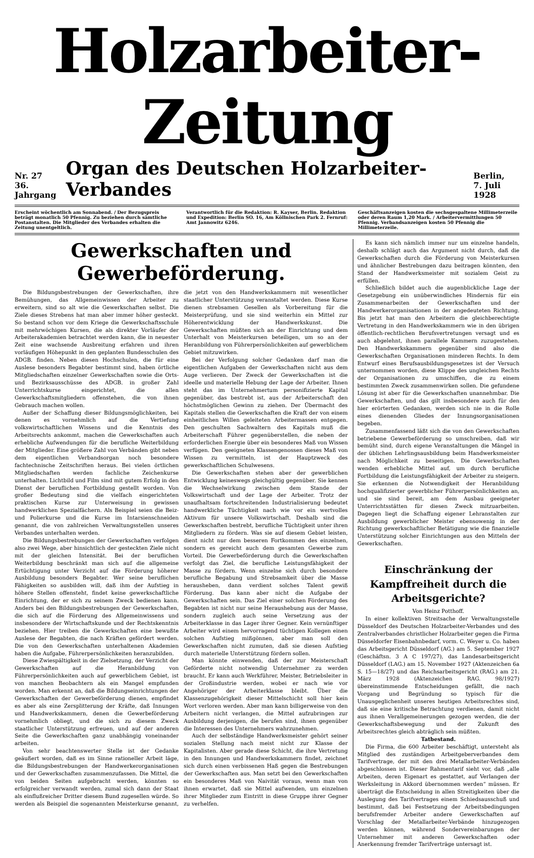Holzarbeiter-Zeitung
Nr. 27
36. Jahrgang
Organ des Deutschen Holzarbeiter-Verbandes
Berlin,
7. Juli 1928
Erscheint wöchentlich am Sonnabend. / Der Bezugspreis beträgt monatlich 50 Pfennig. Zu beziehen durch sämtliche Postanstalten. Die Mitglieder des Verbandes erhalten die Zeitung unentgeltlich.
Verantwortlich für die Redaktion: R. Kayser, Berlin. Redaktion und Expedition: Berlin SO. 16, Am Köllnischen Park 2. Fernruf: Amt Jannowitz 6246.
Geschäftsanzeigen kosten die sechsgespaltene Millimeterzeile oder deren Raum 1,20 Mark. / Arbeitervermittlungen 50 Pfennig. Verbandsanzeigen kosten 50 Pfennig die Millimeterzeile.
Gewerkschaften und Gewerbeförderung.
Die Bildungsbestrebungen der Gewerkschaften, ihre Bemühungen, das Allgemeinwissen der Arbeiter zu erweitern, sind so alt wie die Gewerkschaften selbst. Die Ziele dieses Strebens hat man aber immer höher gesteckt. So bestand schon vor dem Kriege die Gewerkschaftsschule mit mehrwöchigen Kursen, die als direkter Vorläufer der Arbeiterakademien betrachtet werden kann, die in neuester Zeit eine wachsende Ausbreitung erfahren und ihren vorläufigen Höhepunkt in den geplanten Bundesschulen des ADGB. finden. Neben diesen Hochschulen, die für eine Auslese besonders Begabter bestimmt sind, haben örtliche Mitgliedschaften einzelner Gewerkschaften sowie die Orts- und Bezirksausschüsse des ADGB. in großer Zahl Unterrichtskurse eingerichtet, die allen Gewerkschaftsmitgliedern offenstehen, die von ihnen Gebrauch machen wollen.
Außer der Schaffung dieser Bildungsmöglichkeiten, bei denen es vornehmlich auf die Vertiefung volkswirtschaftlichen Wissens und die Kenntnis des Arbeitsrechts ankommt, machen die Gewerkschaften auch erhebliche Aufwendungen für die berufliche Weiterbildung der Mitglieder. Eine größere Zahl von Verbänden gibt neben dem eigentlichen Verbandsorgan noch besondere fachtechnische Zeitschriften heraus. Bei vielen örtlichen Mitgliedschaften werden fachliche Zeichenkurse unterhalten. Lichtbild und Film sind mit gutem Erfolg in den Dienst der beruflichen Fortbildung gestellt worden. Von großer Bedeutung sind die vielfach eingerichteten praktischen Kurse zur Unterweisung in gewissen handwerklichen Spezialfächern. Als Beispiel seien die Beiz- und Polierkurse und die Kurse im Intarsienschneiden genannt, die von zahlreichen Verwaltungsstellen unseres Verbandes unterhalten werden.
Die Bildungsbestrebungen der Gewerkschaften verfolgen also zwei Wege, aber hinsichtlich der gesteckten Ziele nicht mit der gleichen Intensität. Bei der beruflichen Weiterbildung beschränkt man sich auf die allgemeine Ertüchtigung unter Verzicht auf die Förderung höherer Ausbildung besonders Begabter. Wer seine beruflichen Fähigkeiten so ausbilden will, daß ihm der Aufstieg in höhere Stellen offensteht, findet keine gewerkschaftliche Einrichtung, der er sich zu seinem Zweck bedienen kann. Anders bei den Bildungsbestrebungen der Gewerkschaften, die sich auf die Förderung des Allgemeinwissens und insbesondere der Wirtschaftskunde und der Rechtskenntnis beziehen. Hier treiben die Gewerkschaften eine bewußte Auslese der Begabten, die nach Kräften gefördert werden. Die von den Gewerkschaften unterhaltenen Akademien haben die Aufgabe, Führerpersönlichkeiten heranzubilden.
Diese Zwiespältigkeit in der Zielsetzung, der Verzicht der Gewerkschaften auf die Heranbildung von Führerpersönlichkeiten auch auf gewerblichem Gebiet, ist von manchen Beobachtern als ein Mangel empfunden worden. Man erkennt an, daß die Bildungseinrichtungen der Gewerkschaften der Gewerbeförderung dienen, empfindet es aber als eine Zersplitterung der Kräfte, daß Innungen und Handwerkskammern, denen die Gewerbeförderung vornehmlich obliegt, und die sich zu diesem Zweck staatlicher Unterstützung erfreuen, und auf der anderen Seite die Gewerkschaften ganz unabhängig voneinander arbeiten.
Von sehr beachtenswerter Stelle ist der Gedanke geäußert worden, daß es im Sinne rationeller Arbeit läge, die Bildungsbestrebungen der Handwerkerorganisationen und der Gewerkschaften zusammenzufassen. Die Mittel, die von beiden Seiten aufgebracht werden, könnten so erfolgreicher verwandt werden, zumal sich dann der Staat als einflußreicher Dritter diesem Bund zugesellen würde. So werden als Beispiel die sogenannten Meisterkurse genannt, die jetzt von den Handwerkskammern mit wesentlicher staatlicher Unterstützung veranstaltet werden. Diese Kurse dienen strebsamen Gesellen als Vorbereitung für die Meisterprüfung, und sie sind weiterhin ein Mittel zur Höherentwicklung der Handwerkskunst. Die Gewerkschaften müßten sich an der Einrichtung und dem Unterhalt von Meisterkursen beteiligen, um so an der Heranbildung von Führerpersönlichkeiten auf gewerblichem Gebiet mitzuwirken.
Bei der Verfolgung solcher Gedanken darf man die eigentlichen Aufgaben der Gewerkschaften nicht aus dem Auge verlieren. Der Zweck der Gewerkschaften ist die ideelle und materielle Hebung der Lage der Arbeiter. Ihnen steht das im Unternehmertum personifizierte Kapital gegenüber, das bestrebt ist, aus der Arbeiterschaft den höchstmöglichen Gewinn zu ziehen. Der Übermacht des Kapitals stellen die Gewerkschaften die Kraft der von einem einheitlichen Willen geleiteten Arbeitermassen entgegen. Den geschulten Sachwaltern des Kapitals muß die Arbeiterschaft Führer gegenüberstellen, die neben der erforderlichen Energie über ein besonderes Maß von Wissen verfügen. Den geeigneten Klassengenossen dieses Maß von Wissen zu vermitteln, ist der Hauptzweck des gewerkschaftlichen Schulwesens.
Die Gewerkschaften stehen aber der gewerblichen Entwicklung keineswegs gleichgültig gegenüber. Sie kennen die Wechselwirkung zwischen dem Stande der Volkswirtschaft und der Lage der Arbeiter. Trotz der unaufhaltsam fortschreitenden Industrialisierung bedeutet handwerkliche Tüchtigkeit nach wie vor ein wertvolles Aktivum für unsere Volkswirtschaft. Deshalb sind die Gewerkschaften bestrebt, berufliche Tüchtigkeit unter ihren Mitgliedern zu fördern. Was sie auf diesem Gebiet leisten, dient nicht nur dem besseren Fortkommen des einzelnen, sondern es gereicht auch dem gesamten Gewerbe zum Vorteil. Die Gewerbeförderung durch die Gewerkschaften verfolgt das Ziel, die berufliche Leistungsfähigkeit der Masse zu fördern. Wenn einzelne sich durch besondere berufliche Begabung und Strebsamkeit über die Masse herausheben, dann verdient solches Talent gewiß Förderung. Das kann aber nicht die Aufgabe der Gewerkschaften sein. Das Ziel einer solchen Förderung des Begabten ist nicht nur seine Heraushebung aus der Masse, sondern zugleich auch seine Versetzung aus der Arbeiterklasse in das Lager ihrer Gegner. Kein vernünftiger Arbeiter wird einem hervorragend tüchtigen Kollegen einen solchen Aufstieg mißgönnen, aber man soll den Gewerkschaften nicht zumuten, daß sie diesen Aufstieg durch materielle Unterstützung fördern sollen.
Man könnte einwenden, daß der zur Meisterschaft Geförderte nicht notwendig Unternehmer zu werden braucht. Er kann auch Werkführer, Meister, Betriebsleiter in der Großindustrie werden, wobei er nach wie vor Angehöriger der Arbeiterklasse bleibt. Über die Klassenzugehörigkeit dieser Mittelschicht soll hier kein Wort verloren werden. Aber man kann billigerweise von den Arbeitern nicht verlangen, die Mittel aufzubringen zur Ausbildung derjenigen, die berufen sind, ihnen gegenüber die Interessen des Unternehmers wahrzunehmen.
Auch der selbständige Handwerksmeister gehört seiner sozialen Stellung nach meist nicht zur Klasse der Kapitalisten. Aber gerade diese Schicht, die ihre Vertretung in den Innungen und Handwerkskammern findet, zeichnet sich durch einen verbissenen Haß gegen die Bestrebungen der Gewerkschaften aus. Man setzt bei den Gewerkschaften ein besonderes Maß von Naivität voraus, wenn man von ihnen erwartet, daß sie Mittel aufwenden, um einzelnen ihrer Mitglieder zum Eintritt in diese Gruppe ihrer Gegner zu verhelfen.
Es kann sich nämlich immer nur um einzelne handeln, deshalb schlägt auch das Argument nicht durch, daß die Gewerkschaften durch die Förderung von Meisterkursen und ähnlicher Bestrebungen dazu beitragen könnten, den Stand der Handwerksmeister mit sozialem Geist zu erfüllen.
Schließlich bildet auch die augenblickliche Lage der Gesetzgebung ein unüberwindliches Hindernis für ein Zusammenarbeiten der Gewerkschaften und der Handwerkerorganisationen in der angedeuteten Richtung. Bis jetzt hat man den Arbeitern die gleichberechtigte Vertretung in den Handwerkskammern wie in den übrigen öffentlich-rechtlichen Berufsvertretungen versagt und es auch abgelehnt, ihnen parallele Kammern zuzugestehen. Den Handwerkskammern gegenüber sind also die Gewerkschaften Organisationen minderen Rechts. In dem Entwurf eines Berufsausbildungsgesetzes ist der Versuch unternommen worden, diese Klippe des ungleichen Rechts der Organisationen zu umschiffen, die zu einem bestimmten Zweck zusammenwirken sollen. Die gefundene Lösung ist aber für die Gewerkschaften unannehmbar. Die Gewerkschaften, und das gilt insbesondere auch für den hier erörterten Gedanken, werden sich nie in die Rolle eines dienenden Gliedes der Innungsorganisationen begeben.
Zusammenfassend läßt sich die von den Gewerkschaften betriebene Gewerbeförderung so umschreiben, daß wir bemüht sind, durch eigene Veranstaltungen die Mängel in der üblichen Lehrlingsausbildung beim Handwerksmeister nach Möglichkeit zu beseitigen. Die Gewerkschaften wenden erhebliche Mittel auf, um durch berufliche Fortbildung die Leistungsfähigkeit der Arbeiter zu steigern. Sie erkennen die Notwendigkeit der Heranbildung hochqualifizierter gewerblicher Führerpersönlichkeiten an, und sie sind bereit, am dem Ausbau geeigneter Unterrichtsstätten für diesen Zweck mitzuarbeiten. Dagegen liegt die Schaffung eigener Lehranstalten zur Ausbildung gewerblicher Meister ebensowenig in der Richtung gewerkschaftlicher Betätigung wie die finanzielle Unterstützung solcher Einrichtungen aus den Mitteln der Gewerkschaften.
Einschränkung der Kampffreiheit durch die Arbeitsgerichte?
Von Heinz Potthoff.
In einer kollektiven Streitsache der Verwaltungsstelle Düsseldorf des Deutschen Holzarbeiter-Verbandes und des Zentralverbandes christlicher Holzarbeiter gegen die Firma Düsseldorfer Eisenbahnbedarf, vorm. C. Weyer u. Co. haben das Arbeitsgericht Düsseldorf (AG.) am 5. September 1927 (Geschäftsn. 3 A C 197/27), das Landesarbeitsgericht Düsseldorf (LAG.) am 15. November 1927 (Aktenzeichen 6a S. 15—18/27) und das Reichsarbeitsgericht (RAG.) am 21. März 1928 (Aktenzeichen RAG. 98/1927) übereinstimmende Entscheidungen gefällt, die nach Vorgang und Begründung so typisch für die Unausgeglichenheit unseres heutigen Arbeitsrechtes sind, daß sie eine kritische Betrachtung verdienen, damit nicht aus ihnen Verallgemeinerungen gezogen werden, die der Gewerkschaftsbewegung und der Zukunft des Arbeitsrechtes gleich abträglich sein müßten.
Tatbestand.
Die Firma, die 600 Arbeiter beschäftigt, untersteht als Mitglied des zuständigen Arbeitgeberverbandes dem Tarifvertrage, der mit den drei Metallarbeiter-Verbänden abgeschlossen ist. Dieser Rahmentarif sieht vor, daß „alle Arbeiten, deren Eigenart es gestattet, auf Verlangen der Werksleitung in Akkord übernommen werden“ müssen. Er überträgt die Entscheidung in allen Streitigkeiten über die Auslegung des Tarifvertrages einem Schiedsausschuß und bestimmt, daß bei Festsetzung der Arbeitsbedingungen berufsfremder Arbeiter andere Gewerkschaften auf Vorschlag der Metallarbeiter-Verbände hinzugezogen werden können, während Sondervereinbarungen der Unternehmer mit anderen Gewerkschaften oder Anerkennung fremder Tarifverträge untersagt ist.